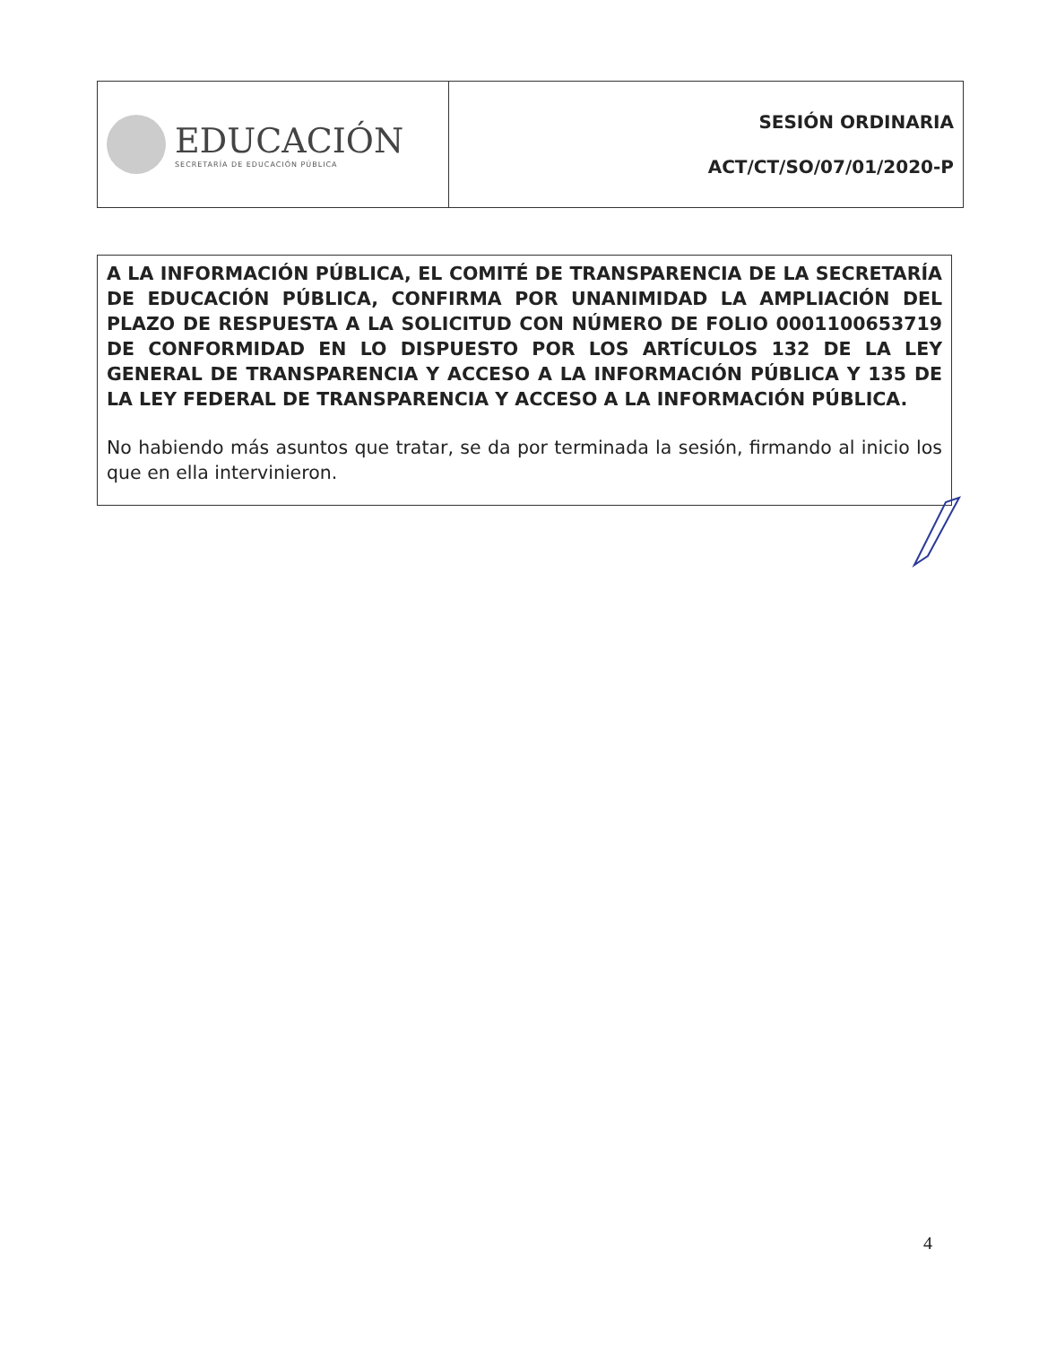| EDUCACIÓN SECRETARÍA DE EDUCACIÓN PÚBLICA | SESIÓN ORDINARIA ACT/CT/SO/07/01/2020-P |
A LA INFORMACIÓN PÚBLICA, EL COMITÉ DE TRANSPARENCIA DE LA SECRETARÍA DE EDUCACIÓN PÚBLICA, CONFIRMA POR UNANIMIDAD LA AMPLIACIÓN DEL PLAZO DE RESPUESTA A LA SOLICITUD CON NÚMERO DE FOLIO 0001100653719 DE CONFORMIDAD EN LO DISPUESTO POR LOS ARTÍCULOS 132 DE LA LEY GENERAL DE TRANSPARENCIA Y ACCESO A LA INFORMACIÓN PÚBLICA Y 135 DE LA LEY FEDERAL DE TRANSPARENCIA Y ACCESO A LA INFORMACIÓN PÚBLICA.
No habiendo más asuntos que tratar, se da por terminada la sesión, firmando al inicio los que en ella intervinieron.
4